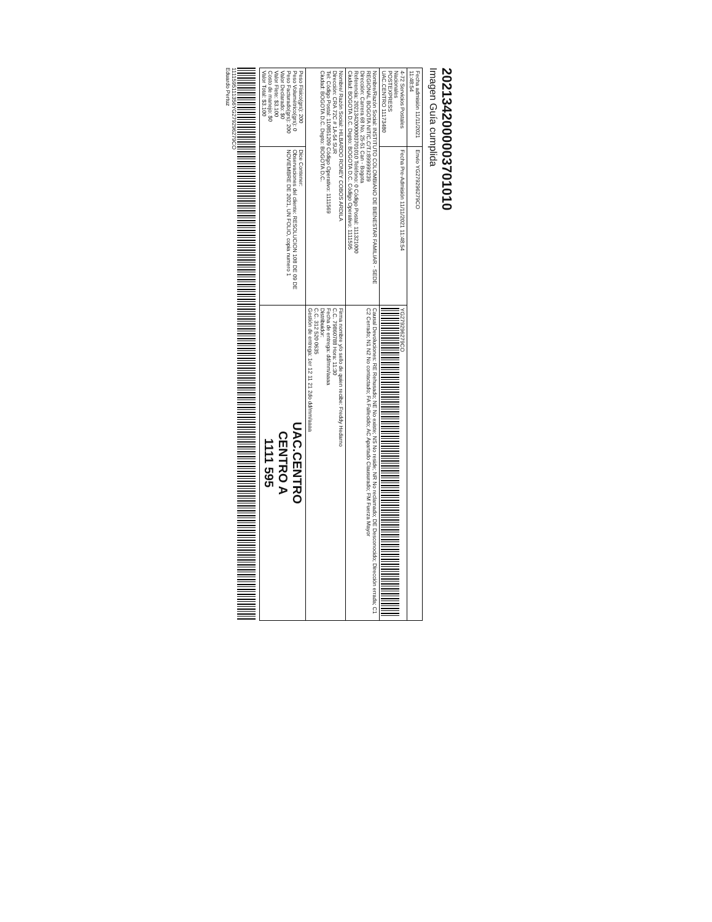2021342000003701010
Imagen Guía cumplida
| Fecha admisión 11/11/2021 11:48:54 | Envío YG279296279CO | |
| 4-72 Servicios Postales Nacionales POSTEXPRESS UAC.CENTRO 11173480 | Fecha Pre-Admisión 11/11/2021 11:48:54 | YG279296279CO |
| Nombre/Razón Social: INSTITUTO COLOMBIANO DE BIENESTAR FAMILIAR - SEDE REGIONAL BOGOTA NIT/C.C/T.I:899999239 Dirección: Carrera 68 No. 25-51 Can - Bogota Referencia: 2021342000003701010 Teléfono: 0 Código Postal: 111321000 Ciudad: BOGOTA D.C. Depto: BOGOTA D.C. Código Operativo: 1111595 | | Causal Devoluciones: RE Rehusado; NE No existe; NS No reside; NR No reclamado; DE Desconocido; Dirección errada; C1 C2 Cerrado; N1 N2 No contactado; FA Fallecido; AC Apartado Clausurado; FM Fuerza Mayor |
| Nombre/ Razón Social: HILBARDO RONEY COBOS ARDILA Dirección: CRA 72C # 1A-54 SUR Tel: Código Postal: 110851209 Código Operativo: 1111569 Ciudad: BOGOTA D.C. Depto: BOGOTA D.C. | | Firma nombre y/o sello de quien recibe: Freddy Hedarno C.C. 79860788 Hora: 11:30 Fecha de entrega: dd/mm/aaaa Distribuidor: C.C. 312 520 0635 Gestión de entrega: 1er 12 11 21 2do dd/mm/aaaa |
| Peso Físico(grs): 200 Peso Volumétrico(grs): 0 Peso Facturado(grs): 200 Valor Declarado: $0 Valor Flete: $3.100 Costo de manejo: $0 Valor Total: $3.100 | Dice Contener: Observaciones del cliente: RESOLUCION 108 DE 09 DE NOVIEMBRE DE 2021, UN FOLIO, copia numero 1 | UAC.CENTRO CENTRO A 1111 595 |
1111595111356YG279296279CO
Eduardo Pertuz